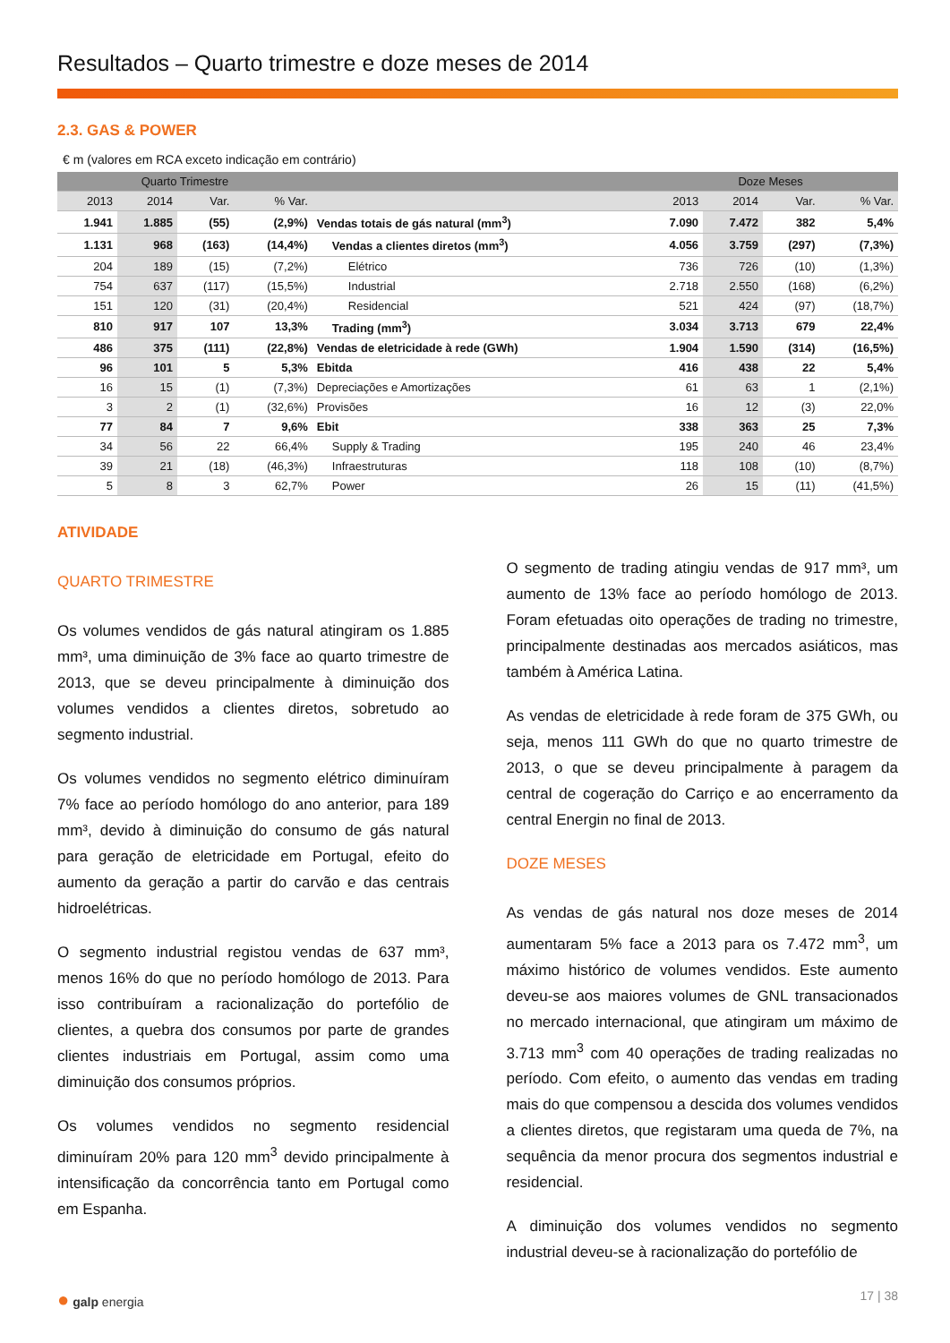Resultados – Quarto trimestre e doze meses de 2014
2.3. GAS & POWER
€ m (valores em RCA exceto indicação em contrário)
| Quarto Trimestre | | | | | Doze Meses | | | |
| --- | --- | --- | --- | --- | --- | --- | --- | --- |
| 2013 | 2014 | Var. | % Var. | | 2013 | 2014 | Var. | % Var. |
| 1.941 | 1.885 | (55) | (2,9%) | Vendas totais de gás natural (mm<sup>3</sup>) | 7.090 | 7.472 | 382 | 5,4% |
| 1.131 | 968 | (163) | (14,4%) | Vendas a clientes diretos (mm<sup>3</sup>) | 4.056 | 3.759 | (297) | (7,3%) |
| 204 | 189 | (15) | (7,2%) | Elétrico | 736 | 726 | (10) | (1,3%) |
| 754 | 637 | (117) | (15,5%) | Industrial | 2.718 | 2.550 | (168) | (6,2%) |
| 151 | 120 | (31) | (20,4%) | Residencial | 521 | 424 | (97) | (18,7%) |
| 810 | 917 | 107 | 13,3% | Trading (mm<sup>3</sup>) | 3.034 | 3.713 | 679 | 22,4% |
| 486 | 375 | (111) | (22,8%) | Vendas de eletricidade à rede (GWh) | 1.904 | 1.590 | (314) | (16,5%) |
| 96 | 101 | 5 | 5,3% | Ebitda | 416 | 438 | 22 | 5,4% |
| 16 | 15 | (1) | (7,3%) | Depreciações e Amortizações | 61 | 63 | 1 | (2,1%) |
| 3 | 2 | (1) | (32,6%) | Provisões | 16 | 12 | (3) | 22,0% |
| 77 | 84 | 7 | 9,6% | Ebit | 338 | 363 | 25 | 7,3% |
| 34 | 56 | 22 | 66,4% | Supply & Trading | 195 | 240 | 46 | 23,4% |
| 39 | 21 | (18) | (46,3%) | Infraestruturas | 118 | 108 | (10) | (8,7%) |
| 5 | 8 | 3 | 62,7% | Power | 26 | 15 | (11) | (41,5%) |
ATIVIDADE
QUARTO TRIMESTRE
Os volumes vendidos de gás natural atingiram os 1.885 mm³, uma diminuição de 3% face ao quarto trimestre de 2013, que se deveu principalmente à diminuição dos volumes vendidos a clientes diretos, sobretudo ao segmento industrial.
Os volumes vendidos no segmento elétrico diminuíram 7% face ao período homólogo do ano anterior, para 189 mm³, devido à diminuição do consumo de gás natural para geração de eletricidade em Portugal, efeito do aumento da geração a partir do carvão e das centrais hidroelétricas.
O segmento industrial registou vendas de 637 mm³, menos 16% do que no período homólogo de 2013. Para isso contribuíram a racionalização do portefólio de clientes, a quebra dos consumos por parte de grandes clientes industriais em Portugal, assim como uma diminuição dos consumos próprios.
Os volumes vendidos no segmento residencial diminuíram 20% para 120 mm<sup>3</sup> devido principalmente à intensificação da concorrência tanto em Portugal como em Espanha.
O segmento de trading atingiu vendas de 917 mm³, um aumento de 13% face ao período homólogo de 2013. Foram efetuadas oito operações de trading no trimestre, principalmente destinadas aos mercados asiáticos, mas também à América Latina.
As vendas de eletricidade à rede foram de 375 GWh, ou seja, menos 111 GWh do que no quarto trimestre de 2013, o que se deveu principalmente à paragem da central de cogeração do Carriço e ao encerramento da central Energin no final de 2013.
DOZE MESES
As vendas de gás natural nos doze meses de 2014 aumentaram 5% face a 2013 para os 7.472 mm<sup>3</sup>, um máximo histórico de volumes vendidos. Este aumento deveu-se aos maiores volumes de GNL transacionados no mercado internacional, que atingiram um máximo de 3.713 mm<sup>3</sup> com 40 operações de trading realizadas no período. Com efeito, o aumento das vendas em trading mais do que compensou a descida dos volumes vendidos a clientes diretos, que registaram uma queda de 7%, na sequência da menor procura dos segmentos industrial e residencial.
A diminuição dos volumes vendidos no segmento industrial deveu-se à racionalização do portefólio de
● galp energia 17 | 38